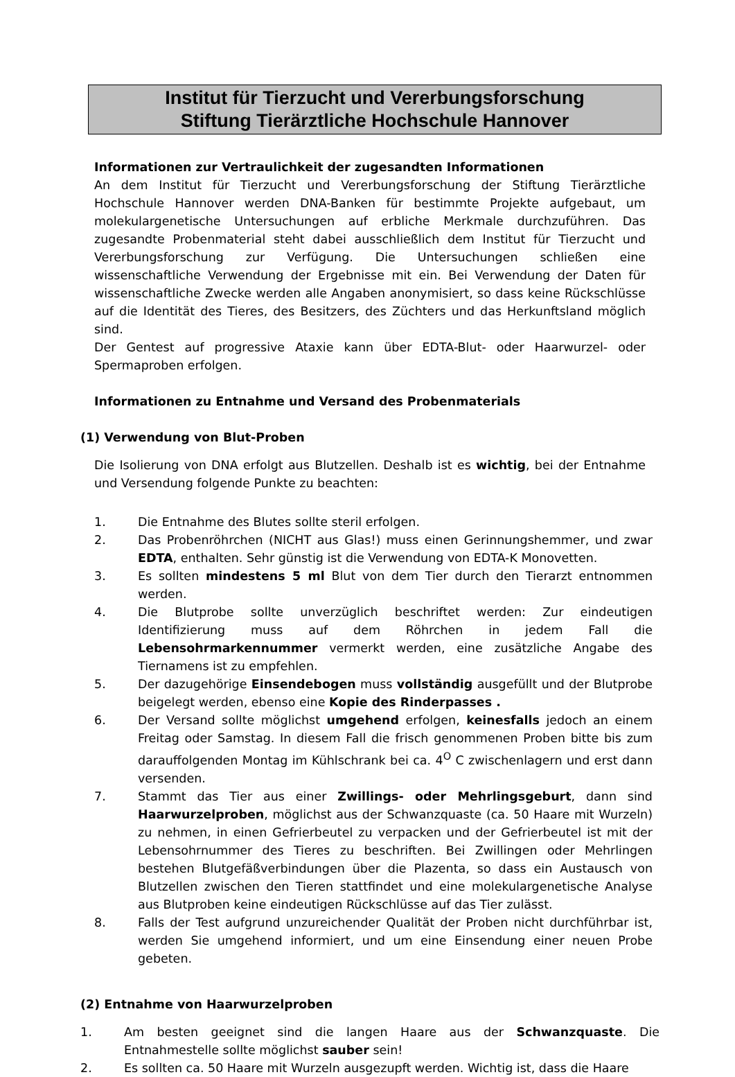Institut für Tierzucht und Vererbungsforschung
Stiftung Tierärztliche Hochschule Hannover
Informationen zur Vertraulichkeit der zugesandten Informationen
An dem Institut für Tierzucht und Vererbungsforschung der Stiftung Tierärztliche Hochschule Hannover werden DNA-Banken für bestimmte Projekte aufgebaut, um molekulargenetische Untersuchungen auf erbliche Merkmale durchzuführen. Das zugesandte Probenmaterial steht dabei ausschließlich dem Institut für Tierzucht und Vererbungsforschung zur Verfügung. Die Untersuchungen schließen eine wissenschaftliche Verwendung der Ergebnisse mit ein. Bei Verwendung der Daten für wissenschaftliche Zwecke werden alle Angaben anonymisiert, so dass keine Rückschlüsse auf die Identität des Tieres, des Besitzers, des Züchters und das Herkunftsland möglich sind.
Der Gentest auf progressive Ataxie kann über EDTA-Blut- oder Haarwurzel- oder Spermaproben erfolgen.
Informationen zu Entnahme und Versand des Probenmaterials
(1) Verwendung von Blut-Proben
Die Isolierung von DNA erfolgt aus Blutzellen. Deshalb ist es wichtig, bei der Entnahme und Versendung folgende Punkte zu beachten:
1. Die Entnahme des Blutes sollte steril erfolgen.
2. Das Probenröhrchen (NICHT aus Glas!) muss einen Gerinnungshemmer, und zwar EDTA, enthalten. Sehr günstig ist die Verwendung von EDTA-K Monovetten.
3. Es sollten mindestens 5 ml Blut von dem Tier durch den Tierarzt entnommen werden.
4. Die Blutprobe sollte unverzüglich beschriftet werden: Zur eindeutigen Identifizierung muss auf dem Röhrchen in jedem Fall die Lebensohrmarkennummer vermerkt werden, eine zusätzliche Angabe des Tiernamens ist zu empfehlen.
5. Der dazugehörige Einsendebogen muss vollständig ausgefüllt und der Blutprobe beigelegt werden, ebenso eine Kopie des Rinderpasses .
6. Der Versand sollte möglichst umgehend erfolgen, keinesfalls jedoch an einem Freitag oder Samstag. In diesem Fall die frisch genommenen Proben bitte bis zum darauffolgenden Montag im Kühlschrank bei ca. 4<sup>O</sup> C zwischenlagern und erst dann versenden.
7. Stammt das Tier aus einer Zwillings- oder Mehrlingsgeburt, dann sind Haarwurzelproben, möglichst aus der Schwanzquaste (ca. 50 Haare mit Wurzeln) zu nehmen, in einen Gefrierbeutel zu verpacken und der Gefrierbeutel ist mit der Lebensohrnummer des Tieres zu beschriften. Bei Zwillingen oder Mehrlingen bestehen Blutgefäßverbindungen über die Plazenta, so dass ein Austausch von Blutzellen zwischen den Tieren stattfindet und eine molekulargenetische Analyse aus Blutproben keine eindeutigen Rückschlüsse auf das Tier zulässt.
8. Falls der Test aufgrund unzureichender Qualität der Proben nicht durchführbar ist, werden Sie umgehend informiert, und um eine Einsendung einer neuen Probe gebeten.
(2) Entnahme von Haarwurzelproben
1. Am besten geeignet sind die langen Haare aus der Schwanzquaste. Die Entnahmestelle sollte möglichst sauber sein!
2. Es sollten ca. 50 Haare mit Wurzeln ausgezupft werden. Wichtig ist, dass die Haare